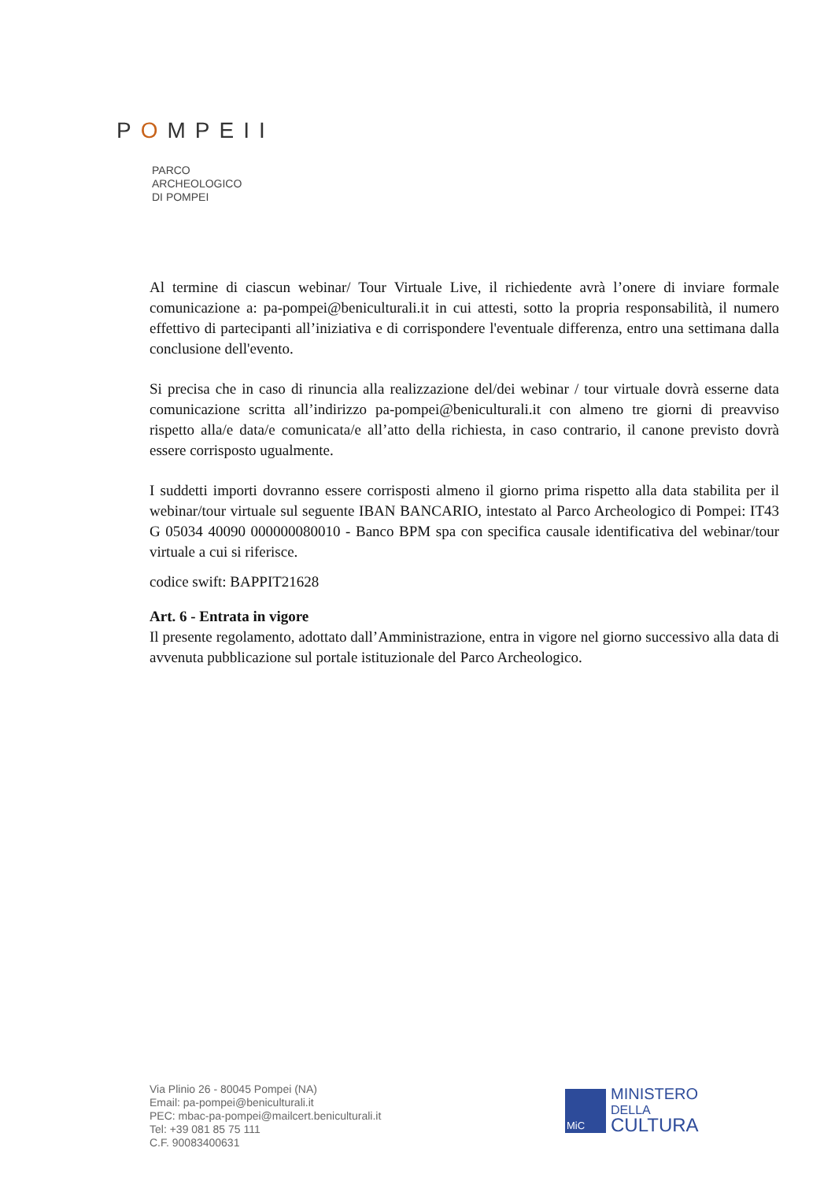POMPEII
PARCO
ARCHEOLOGICO
DI POMPEI
Al termine di ciascun webinar/ Tour Virtuale Live, il richiedente avrà l’onere di inviare formale comunicazione a: pa-pompei@beniculturali.it in cui attesti, sotto la propria responsabilità, il numero effettivo di partecipanti all’iniziativa e di corrispondere l'eventuale differenza, entro una settimana dalla conclusione dell'evento.
Si precisa che in caso di rinuncia alla realizzazione del/dei webinar / tour virtuale dovrà esserne data comunicazione scritta all’indirizzo pa-pompei@beniculturali.it con almeno tre giorni di preavviso rispetto alla/e data/e comunicata/e all’atto della richiesta, in caso contrario, il canone previsto dovrà essere corrisposto ugualmente.
I suddetti importi dovranno essere corrisposti almeno il giorno prima rispetto alla data stabilita per il webinar/tour virtuale sul seguente IBAN BANCARIO, intestato al Parco Archeologico di Pompei: IT43 G 05034 40090 000000080010 - Banco BPM spa con specifica causale identificativa del webinar/tour virtuale a cui si riferisce.
codice swift: BAPPIT21628
Art. 6 - Entrata in vigore
Il presente regolamento, adottato dall’Amministrazione, entra in vigore nel giorno successivo alla data di avvenuta pubblicazione sul portale istituzionale del Parco Archeologico.
Via Plinio 26 - 80045 Pompei (NA)
Email: pa-pompei@beniculturali.it
PEC: mbac-pa-pompei@mailcert.beniculturali.it
Tel: +39 081 85 75 111
C.F. 90083400631
MiC
MINISTERO
DELLA
CULTURA